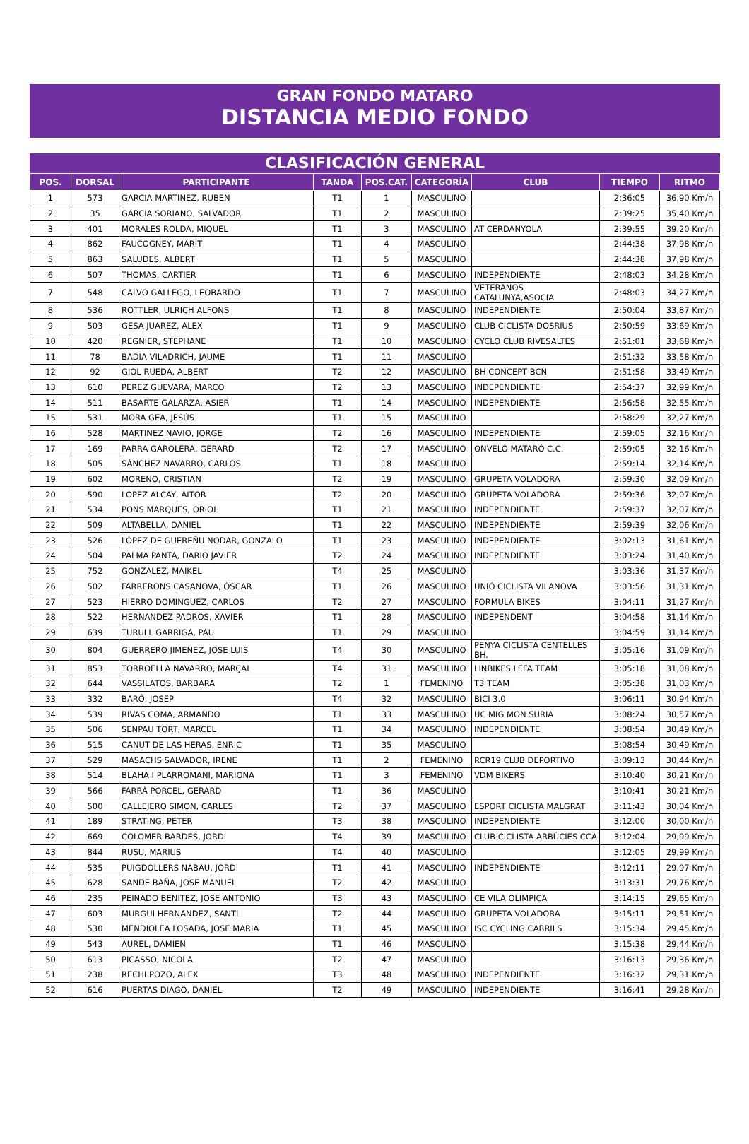GRAN FONDO MATARO
DISTANCIA MEDIO FONDO
CLASIFICACIÓN GENERAL
| POS. | DORSAL | PARTICIPANTE | TANDA | POS.CAT. | CATEGORÍA | CLUB | TIEMPO | RITMO |
| --- | --- | --- | --- | --- | --- | --- | --- | --- |
| 1 | 573 | GARCIA MARTINEZ, RUBEN | T1 | 1 | MASCULINO | | 2:36:05 | 36,90 Km/h |
| 2 | 35 | GARCIA SORIANO, SALVADOR | T1 | 2 | MASCULINO | | 2:39:25 | 35,40 Km/h |
| 3 | 401 | MORALES ROLDA, MIQUEL | T1 | 3 | MASCULINO | AT CERDANYOLA | 2:39:55 | 39,20 Km/h |
| 4 | 862 | FAUCOGNEY, MARIT | T1 | 4 | MASCULINO | | 2:44:38 | 37,98 Km/h |
| 5 | 863 | SALUDES, ALBERT | T1 | 5 | MASCULINO | | 2:44:38 | 37,98 Km/h |
| 6 | 507 | THOMAS, CARTIER | T1 | 6 | MASCULINO | INDEPENDIENTE | 2:48:03 | 34,28 Km/h |
| 7 | 548 | CALVO GALLEGO, LEOBARDO | T1 | 7 | MASCULINO | VETERANOS CATALUNYA,ASOCIA | 2:48:03 | 34,27 Km/h |
| 8 | 536 | ROTTLER, ULRICH ALFONS | T1 | 8 | MASCULINO | INDEPENDIENTE | 2:50:04 | 33,87 Km/h |
| 9 | 503 | GESA JUAREZ, ALEX | T1 | 9 | MASCULINO | CLUB CICLISTA DOSRIUS | 2:50:59 | 33,69 Km/h |
| 10 | 420 | REGNIER, STEPHANE | T1 | 10 | MASCULINO | CYCLO CLUB RIVESALTES | 2:51:01 | 33,68 Km/h |
| 11 | 78 | BADIA VILADRICH, JAUME | T1 | 11 | MASCULINO | | 2:51:32 | 33,58 Km/h |
| 12 | 92 | GIOL RUEDA, ALBERT | T2 | 12 | MASCULINO | BH CONCEPT BCN | 2:51:58 | 33,49 Km/h |
| 13 | 610 | PEREZ GUEVARA, MARCO | T2 | 13 | MASCULINO | INDEPENDIENTE | 2:54:37 | 32,99 Km/h |
| 14 | 511 | BASARTE GALARZA, ASIER | T1 | 14 | MASCULINO | INDEPENDIENTE | 2:56:58 | 32,55 Km/h |
| 15 | 531 | MORA GEA, JESÚS | T1 | 15 | MASCULINO | | 2:58:29 | 32,27 Km/h |
| 16 | 528 | MARTINEZ NAVIO, JORGE | T2 | 16 | MASCULINO | INDEPENDIENTE | 2:59:05 | 32,16 Km/h |
| 17 | 169 | PARRA GAROLERA, GERARD | T2 | 17 | MASCULINO | ONVELÓ MATARÓ C.C. | 2:59:05 | 32,16 Km/h |
| 18 | 505 | SÁNCHEZ NAVARRO, CARLOS | T1 | 18 | MASCULINO | | 2:59:14 | 32,14 Km/h |
| 19 | 602 | MORENO, CRISTIAN | T2 | 19 | MASCULINO | GRUPETA VOLADORA | 2:59:30 | 32,09 Km/h |
| 20 | 590 | LOPEZ ALCAY, AITOR | T2 | 20 | MASCULINO | GRUPETA VOLADORA | 2:59:36 | 32,07 Km/h |
| 21 | 534 | PONS MARQUES, ORIOL | T1 | 21 | MASCULINO | INDEPENDIENTE | 2:59:37 | 32,07 Km/h |
| 22 | 509 | ALTABELLA, DANIEL | T1 | 22 | MASCULINO | INDEPENDIENTE | 2:59:39 | 32,06 Km/h |
| 23 | 526 | LÓPEZ DE GUEREÑU NODAR, GONZALO | T1 | 23 | MASCULINO | INDEPENDIENTE | 3:02:13 | 31,61 Km/h |
| 24 | 504 | PALMA PANTA, DARIO JAVIER | T2 | 24 | MASCULINO | INDEPENDIENTE | 3:03:24 | 31,40 Km/h |
| 25 | 752 | GONZALEZ, MAIKEL | T4 | 25 | MASCULINO | | 3:03:36 | 31,37 Km/h |
| 26 | 502 | FARRERONS CASANOVA, ÒSCAR | T1 | 26 | MASCULINO | UNIÓ CICLISTA VILANOVA | 3:03:56 | 31,31 Km/h |
| 27 | 523 | HIERRO DOMINGUEZ, CARLOS | T2 | 27 | MASCULINO | FORMULA BIKES | 3:04:11 | 31,27 Km/h |
| 28 | 522 | HERNANDEZ PADROS, XAVIER | T1 | 28 | MASCULINO | INDEPENDENT | 3:04:58 | 31,14 Km/h |
| 29 | 639 | TURULL GARRIGA, PAU | T1 | 29 | MASCULINO | | 3:04:59 | 31,14 Km/h |
| 30 | 804 | GUERRERO JIMENEZ, JOSE LUIS | T4 | 30 | MASCULINO | PENYA CICLISTA CENTELLES BH. | 3:05:16 | 31,09 Km/h |
| 31 | 853 | TORROELLA NAVARRO, MARÇAL | T4 | 31 | MASCULINO | LINBIKES LEFA TEAM | 3:05:18 | 31,08 Km/h |
| 32 | 644 | VASSILATOS, BARBARA | T2 | 1 | FEMENINO | T3 TEAM | 3:05:38 | 31,03 Km/h |
| 33 | 332 | BARÓ, JOSEP | T4 | 32 | MASCULINO | BICI 3.0 | 3:06:11 | 30,94 Km/h |
| 34 | 539 | RIVAS COMA, ARMANDO | T1 | 33 | MASCULINO | UC MIG MON SURIA | 3:08:24 | 30,57 Km/h |
| 35 | 506 | SENPAU TORT, MARCEL | T1 | 34 | MASCULINO | INDEPENDIENTE | 3:08:54 | 30,49 Km/h |
| 36 | 515 | CANUT DE LAS HERAS, ENRIC | T1 | 35 | MASCULINO | | 3:08:54 | 30,49 Km/h |
| 37 | 529 | MASACHS SALVADOR, IRENE | T1 | 2 | FEMENINO | RCR19 CLUB DEPORTIVO | 3:09:13 | 30,44 Km/h |
| 38 | 514 | BLAHA I PLARROMANI, MARIONA | T1 | 3 | FEMENINO | VDM BIKERS | 3:10:40 | 30,21 Km/h |
| 39 | 566 | FARRÀ PORCEL, GERARD | T1 | 36 | MASCULINO | | 3:10:41 | 30,21 Km/h |
| 40 | 500 | CALLEJERO SIMON, CARLES | T2 | 37 | MASCULINO | ESPORT CICLISTA MALGRAT | 3:11:43 | 30,04 Km/h |
| 41 | 189 | STRATING, PETER | T3 | 38 | MASCULINO | INDEPENDIENTE | 3:12:00 | 30,00 Km/h |
| 42 | 669 | COLOMER BARDES, JORDI | T4 | 39 | MASCULINO | CLUB CICLISTA ARBÚCIES CCA | 3:12:04 | 29,99 Km/h |
| 43 | 844 | RUSU, MARIUS | T4 | 40 | MASCULINO | | 3:12:05 | 29,99 Km/h |
| 44 | 535 | PUIGDOLLERS NABAU, JORDI | T1 | 41 | MASCULINO | INDEPENDIENTE | 3:12:11 | 29,97 Km/h |
| 45 | 628 | SANDE BAÑA, JOSE MANUEL | T2 | 42 | MASCULINO | | 3:13:31 | 29,76 Km/h |
| 46 | 235 | PEINADO BENITEZ, JOSE ANTONIO | T3 | 43 | MASCULINO | CE VILA OLIMPICA | 3:14:15 | 29,65 Km/h |
| 47 | 603 | MURGUI HERNANDEZ, SANTI | T2 | 44 | MASCULINO | GRUPETA VOLADORA | 3:15:11 | 29,51 Km/h |
| 48 | 530 | MENDIOLEA LOSADA, JOSE MARIA | T1 | 45 | MASCULINO | ISC CYCLING CABRILS | 3:15:34 | 29,45 Km/h |
| 49 | 543 | AUREL, DAMIEN | T1 | 46 | MASCULINO | | 3:15:38 | 29,44 Km/h |
| 50 | 613 | PICASSO, NICOLA | T2 | 47 | MASCULINO | | 3:16:13 | 29,36 Km/h |
| 51 | 238 | RECHI POZO, ALEX | T3 | 48 | MASCULINO | INDEPENDIENTE | 3:16:32 | 29,31 Km/h |
| 52 | 616 | PUERTAS DIAGO, DANIEL | T2 | 49 | MASCULINO | INDEPENDIENTE | 3:16:41 | 29,28 Km/h |